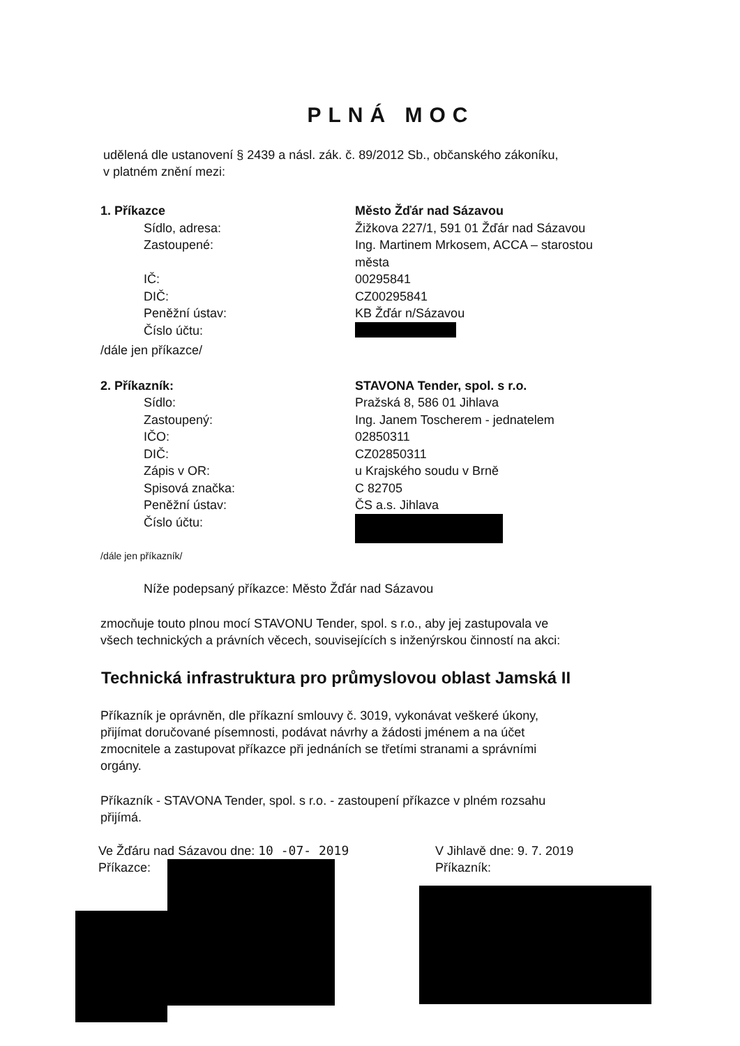PLNÁ MOC
udělená dle ustanovení § 2439 a násl. zák. č. 89/2012 Sb., občanského zákoníku,
v platném znění mezi:
| 1. Příkazce | Město Žďár nad Sázavou |
| Sídlo, adresa: | Žižkova 227/1, 591 01 Žďár nad Sázavou |
| Zastoupené: | Ing. Martinem Mrkosem, ACCA – starostou města |
| IČ: | 00295841 |
| DIČ: | CZ00295841 |
| Peněžní ústav: | KB Žďár n/Sázavou |
| Číslo účtu: | |
| /dále jen příkazce/ | |
| 2. Příkazník: | STAVONA Tender, spol. s r.o. |
| Sídlo: | Pražská 8, 586 01 Jihlava |
| Zastoupený: | Ing. Janem Toscherem - jednatelem |
| IČO: | 02850311 |
| DIČ: | CZ02850311 |
| Zápis v OR: | u Krajského soudu v Brně |
| Spisová značka: | C 82705 |
| Peněžní ústav: | ČS a.s. Jihlava |
| Číslo účtu: | |
| /dále jen příkazník/ | |
Níže podepsaný příkazce: Město Žďár nad Sázavou
zmocňuje touto plnou mocí STAVONU Tender, spol. s r.o., aby jej zastupovala ve
všech technických a právních věcech, souvisejících s inženýrskou činností na akci:
Technická infrastruktura pro průmyslovou oblast Jamská II
Příkazník je oprávněn, dle příkazní smlouvy č. 3019, vykonávat veškeré úkony,
přijímat doručované písemnosti, podávat návrhy a žádosti jménem a na účet
zmocnitele a zastupovat příkazce při jednáních se třetími stranami a správními
orgány.
Příkazník - STAVONA Tender, spol. s r.o. - zastoupení příkazce v plném rozsahu
přijímá.
Ve Žďáru nad Sázavou dne: 10 -07- 2019
Příkazce:
V Jihlavě dne: 9. 7. 2019
Příkazník: